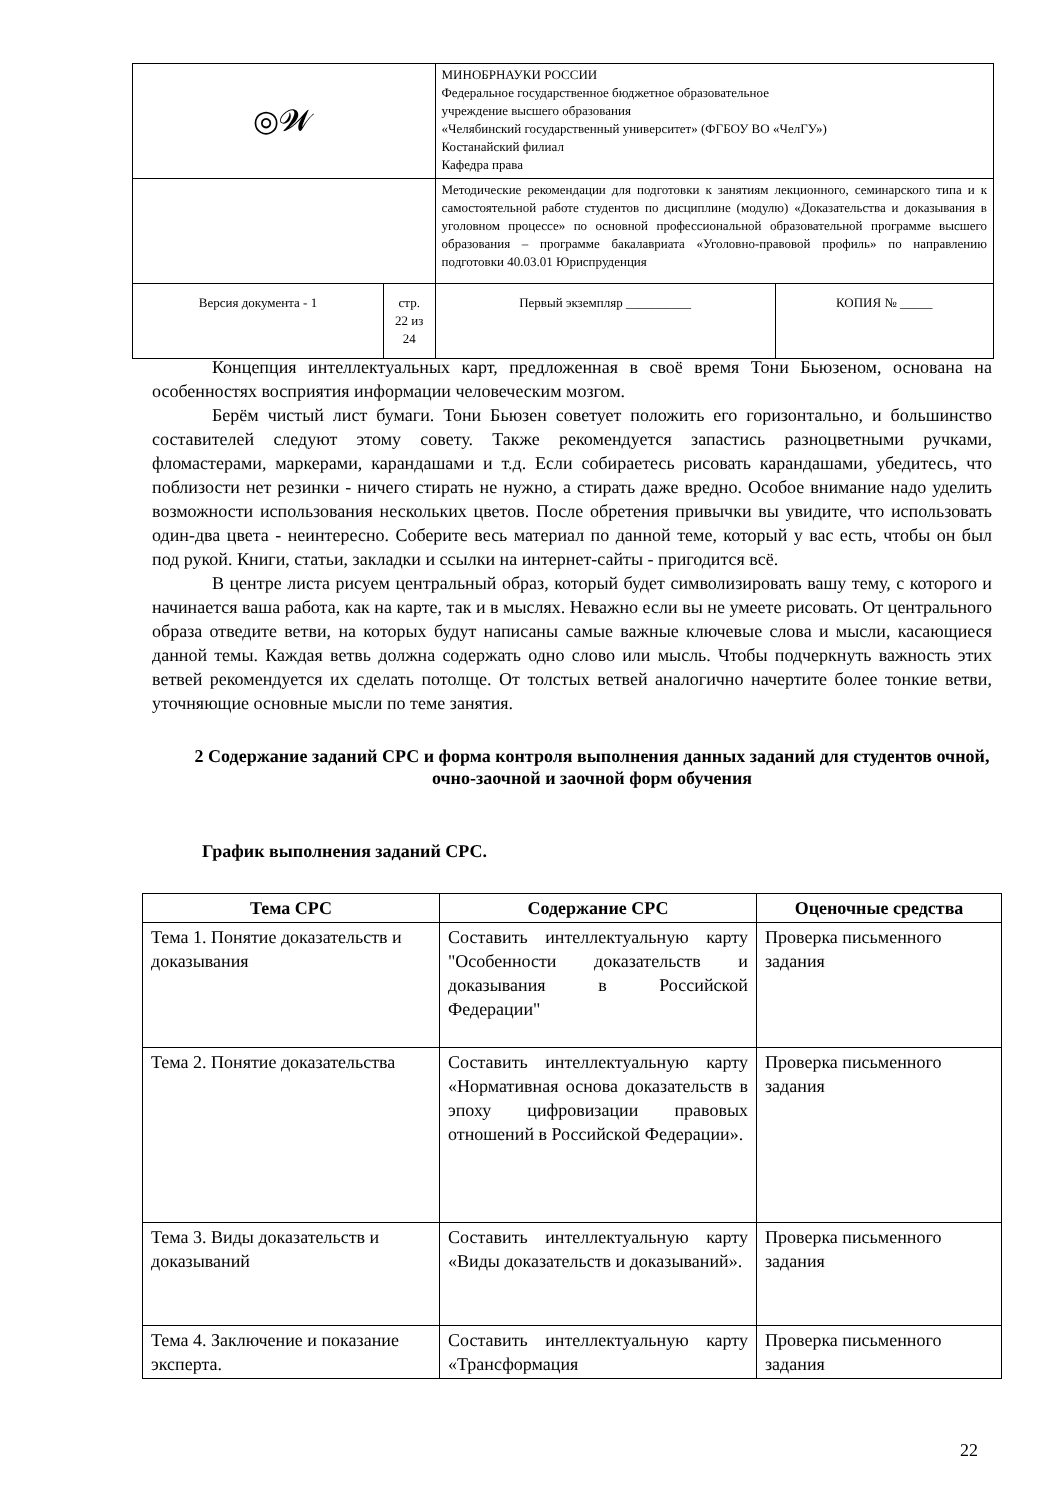| ◎𝓦 | | МИНОБРНАУКИ РОССИИ Федеральное государственное бюджетное образовательное учреждение высшего образования «Челябинский государственный университет» (ФГБОУ ВО «ЧелГУ») Костанайский филиал Кафедра права | | |
| | | Методические рекомендации для подготовки к занятиям лекционного, семинарского типа и к самостоятельной работе студентов по дисциплине (модулю) «Доказательства и доказывания в уголовном процессе» по основной профессиональной образовательной программе высшего образования – программе бакалавриата «Уголовно-правовой профиль» по направлению подготовки 40.03.01 Юриспруденция | | |
| Версия документа - 1 | стр. 22 из 24 | | Первый экземпляр __________ | КОПИЯ № _____ |
Концепция интеллектуальных карт, предложенная в своё время Тони Бьюзеном, основана на особенностях восприятия информации человеческим мозгом.
Берём чистый лист бумаги. Тони Бьюзен советует положить его горизонтально, и большинство составителей следуют этому совету. Также рекомендуется запастись разноцветными ручками, фломастерами, маркерами, карандашами и т.д. Если собираетесь рисовать карандашами, убедитесь, что поблизости нет резинки - ничего стирать не нужно, а стирать даже вредно. Особое внимание надо уделить возможности использования нескольких цветов. После обретения привычки вы увидите, что использовать один-два цвета - неинтересно. Соберите весь материал по данной теме, который у вас есть, чтобы он был под рукой. Книги, статьи, закладки и ссылки на интернет-сайты - пригодится всё.
В центре листа рисуем центральный образ, который будет символизировать вашу тему, с которого и начинается ваша работа, как на карте, так и в мыслях. Неважно если вы не умеете рисовать. От центрального образа отведите ветви, на которых будут написаны самые важные ключевые слова и мысли, касающиеся данной темы. Каждая ветвь должна содержать одно слово или мысль. Чтобы подчеркнуть важность этих ветвей рекомендуется их сделать потолще. От толстых ветвей аналогично начертите более тонкие ветви, уточняющие основные мысли по теме занятия.
2 Содержание заданий СРС и форма контроля выполнения данных заданий для студентов очной, очно-заочной и заочной форм обучения
График выполнения заданий СРС.
| Тема СРС | Содержание СРС | Оценочные средства |
| --- | --- | --- |
| Тема 1. Понятие доказательств и доказывания | Составить интеллектуальную карту "Особенности доказательств и доказывания в Российской Федерации" | Проверка письменного задания |
| Тема 2. Понятие доказательства | Составить интеллектуальную карту «Нормативная основа доказательств в эпоху цифровизации правовых отношений в Российской Федерации». | Проверка письменного задания |
| Тема 3. Виды доказательств и доказываний | Составить интеллектуальную карту «Виды доказательств и доказываний». | Проверка письменного задания |
| Тема 4. Заключение и показание эксперта. | Составить интеллектуальную карту «Трансформация | Проверка письменного задания |
22